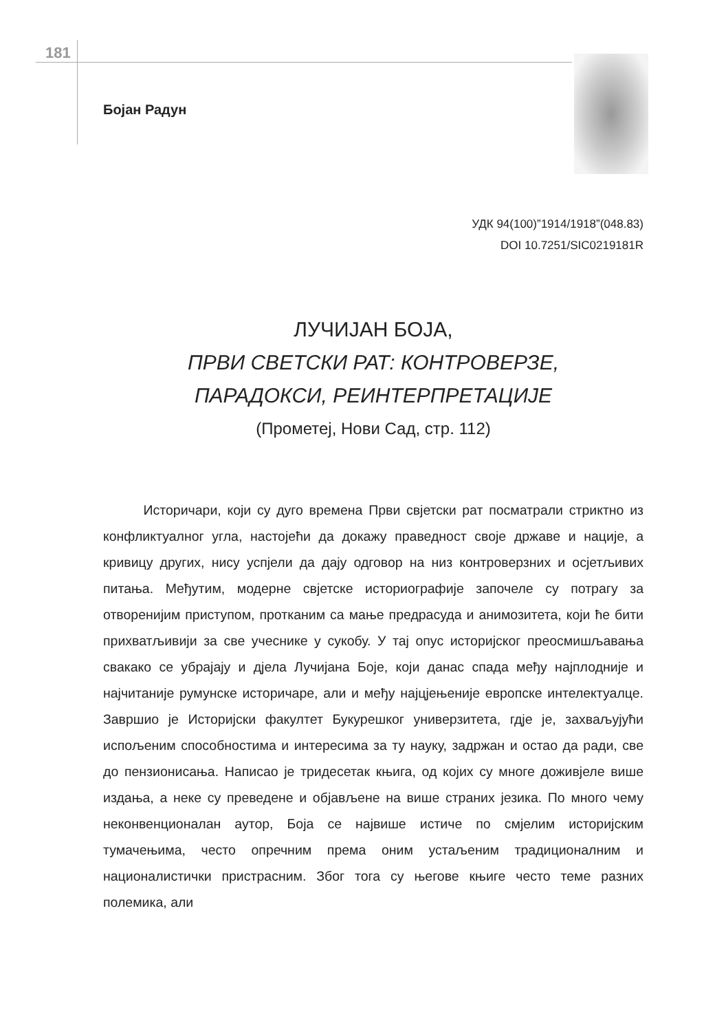181
Бојан Радун
УДК 94(100)”1914/1918”(048.83)
DOI 10.7251/SIC0219181R
ЛУЧИЈАН БОЈА,
ПРВИ СВЕТСКИ РАТ: КОНТРОВЕРЗЕ,
ПАРАДОКСИ, РЕИНТЕРПРЕТАЦИЈЕ
(Прометеј, Нови Сад, стр. 112)
   Историчари, који су дуго времена Први свјетски рат посматрали стриктно из конфликтуалног угла, настојећи да докажу праведност своје државе и нације, а кривицу других, нису успјели да дају одговор на низ контроверзних и осјетљивих питања. Међутим, модерне свјетске историографије започеле су потрагу за отворенијим приступом, протканим са мање предрасуда и анимозитета, који ће бити прихватљивији за све учеснике у сукобу. У тај опус историјског преосмишљавања свакако се убрајају и дјела Лучијана Боје, који данас спада међу најплодније и најчитаније румунске историчаре, али и међу најцјењеније европске интелектуалце. Завршио је Историјски факултет Букурешког универзитета, гдје је, захваљујући испољеним способностима и интересима за ту науку, задржан и остао да ради, све до пензионисања. Написао је тридесетак књига, од којих су многе доживјеле више издања, а неке су преведене и објављене на више страних језика. По много чему неконвенционалан аутор, Боја се највише истиче по смјелим историјским тумачењима, често опречним према оним устаљеним традиционалним и националистички пристрасним. Због тога су његове књиге често теме разних полемика, али